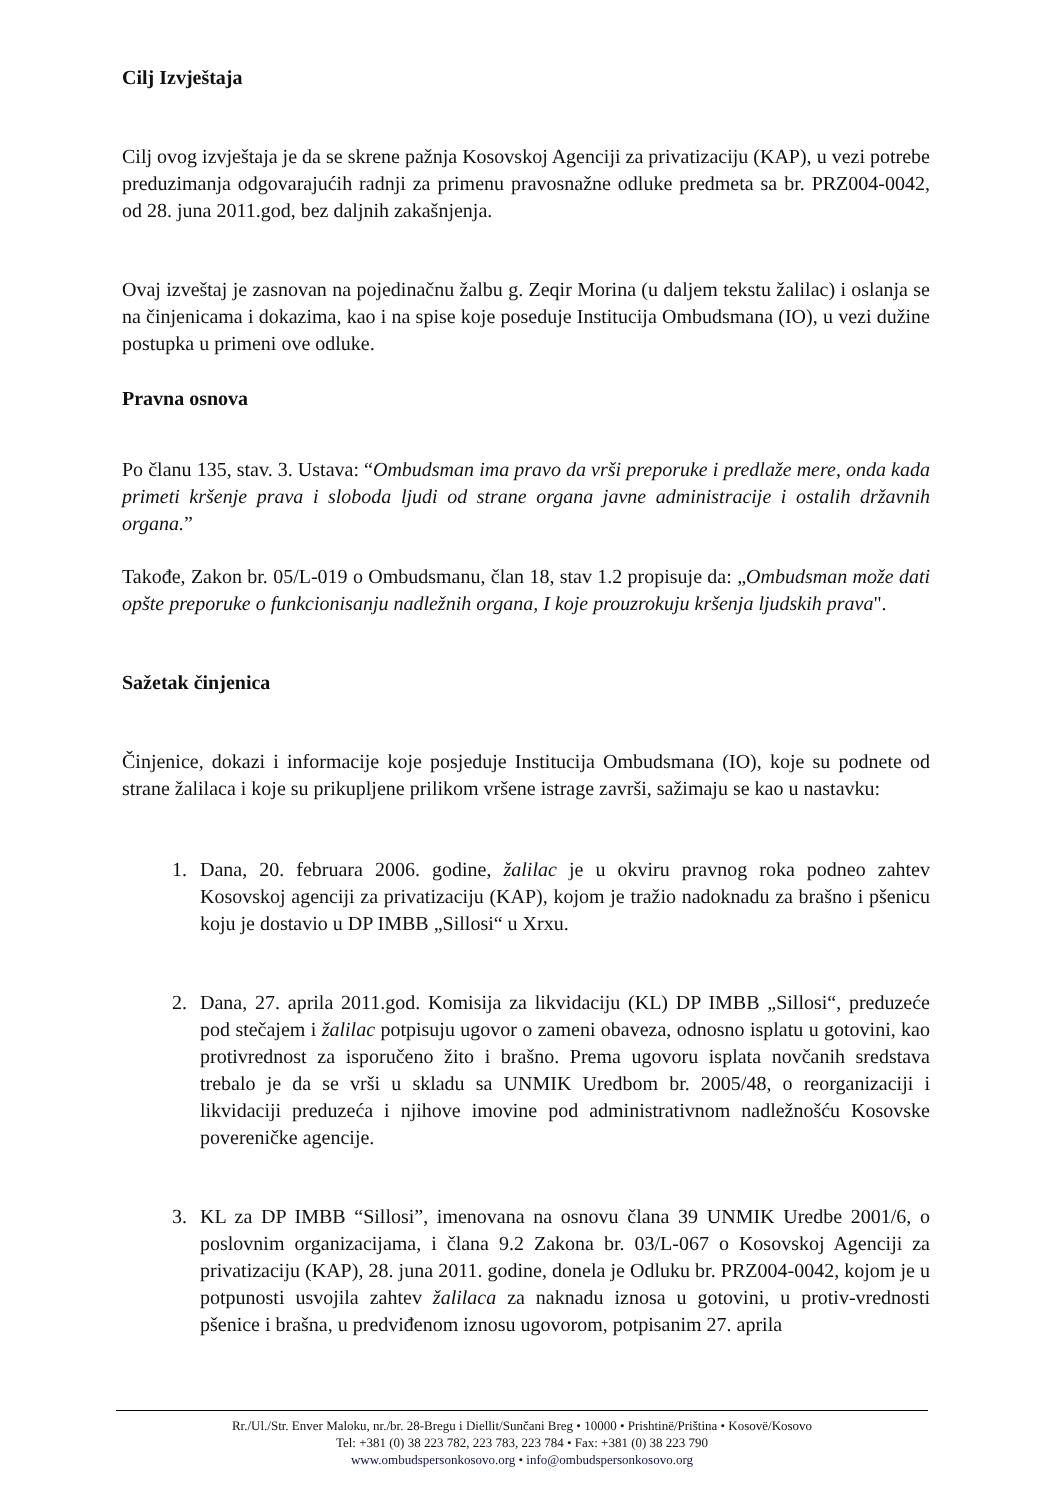Cilj Izvještaja
Cilj ovog izvještaja je da se skrene pažnja Kosovskoj Agenciji za privatizaciju (KAP), u vezi potrebe preduzimanja odgovarajućih radnji za primenu pravosnažne odluke predmeta sa br. PRZ004-0042, od 28. juna 2011.god, bez daljnih zakašnjenja.
Ovaj izveštaj je zasnovan na pojedinačnu žalbu g. Zeqir Morina (u daljem tekstu žalilac) i oslanja se na činjenicama i dokazima, kao i na spise koje poseduje Institucija Ombudsmana (IO), u vezi dužine postupka u primeni ove odluke.
Pravna osnova
Po članu 135, stav. 3. Ustava: “Ombudsman ima pravo da vrši preporuke i predlaže mere, onda kada primeti kršenje prava i sloboda ljudi od strane organa javne administracije i ostalih državnih organa.”
Takođe, Zakon br. 05/L-019 o Ombudsmanu, član 18, stav 1.2 propisuje da: „Ombudsman može dati opšte preporuke o funkcionisanju nadležnih organa, I koje prouzrokuju kršenja ljudskih prava".
Sažetak činjenica
Činjenice, dokazi i informacije koje posjeduje Institucija Ombudsmana (IO), koje su podnete od strane žalilaca i koje su prikupljene prilikom vršene istrage završi, sažimaju se kao u nastavku:
1. Dana, 20. februara 2006. godine, žalilac je u okviru pravnog roka podneo zahtev Kosovskoj agenciji za privatizaciju (KAP), kojom je tražio nadoknadu za brašno i pšenicu koju je dostavio u DP IMBB „Sillosi“ u Xrxu.
2. Dana, 27. aprila 2011.god. Komisija za likvidaciju (KL) DP IMBB „Sillosi“, preduzeće pod stečajem i žalilac potpisuju ugovor o zameni obaveza, odnosno isplatu u gotovini, kao protivrednost za isporučeno žito i brašno. Prema ugovoru isplata novčanih sredstava trebalo je da se vrši u skladu sa UNMIK Uredbom br. 2005/48, o reorganizaciji i likvidaciji preduzeća i njihove imovine pod administrativnom nadležnošću Kosovske povereničke agencije.
3. KL za DP IMBB “Sillosi”, imenovana na osnovu člana 39 UNMIK Uredbe 2001/6, o poslovnim organizacijama, i člana 9.2 Zakona br. 03/L-067 o Kosovskoj Agenciji za privatizaciju (KAP), 28. juna 2011. godine, donela je Odluku br. PRZ004-0042, kojom je u potpunosti usvojila zahtev žalilaca za naknadu iznosa u gotovini, u protiv-vrednosti pšenice i brašna, u predviđenom iznosu ugovorom, potpisanim 27. aprila
Rr./Ul./Str. Enver Maloku, nr./br. 28-Bregu i Diellit/Sunčani Breg • 10000 • Prishtinë/Priština • Kosovë/Kosovo
Tel: +381 (0) 38 223 782, 223 783, 223 784 • Fax: +381 (0) 38 223 790
www.ombudspersonkosovo.org • info@ombudspersonkosovo.org